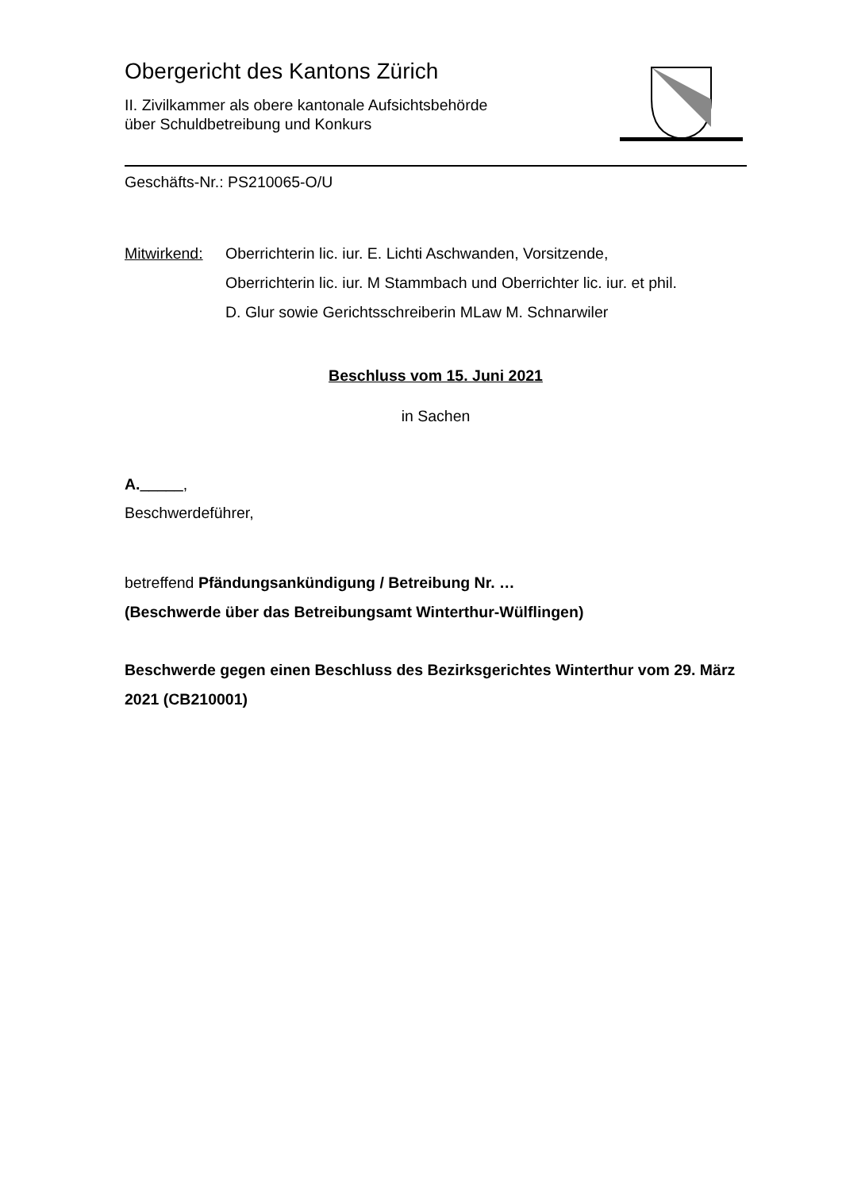Obergericht des Kantons Zürich
II. Zivilkammer als obere kantonale Aufsichtsbehörde
über Schuldbetreibung und Konkurs
Geschäfts-Nr.: PS210065-O/U
Mitwirkend:
Oberrichterin lic. iur. E. Lichti Aschwanden, Vorsitzende,
Oberrichterin lic. iur. M Stammbach und Oberrichter lic. iur. et phil.
D. Glur sowie Gerichtsschreiberin MLaw M. Schnarwiler
Beschluss vom 15. Juni 2021
in Sachen
A._____,
Beschwerdeführer,
betreffend Pfändungsankündigung / Betreibung Nr. …
(Beschwerde über das Betreibungsamt Winterthur-Wülflingen)
Beschwerde gegen einen Beschluss des Bezirksgerichtes Winterthur vom 29. März 2021 (CB210001)